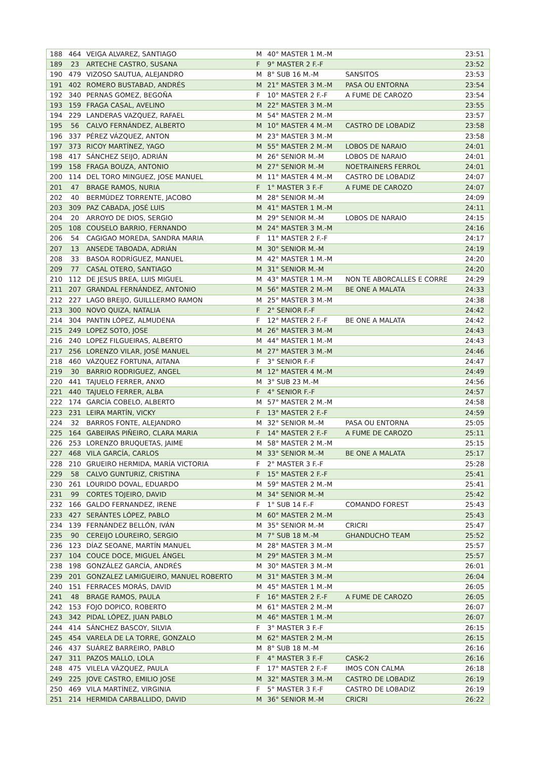| 188 | 464 | VEIGA ALVAREZ, SANTIAGO | M | 40° MASTER 1 M.-M | | 23:51 |
| 189 | 23 | ARTECHE CASTRO, SUSANA | F | 9° MASTER 2 F.-F | | 23:52 |
| 190 | 479 | VIZOSO SAUTUA, ALEJANDRO | M | 8° SUB 16 M.-M | SANSITOS | 23:53 |
| 191 | 402 | ROMERO BUSTABAD, ANDRÉS | M | 21° MASTER 3 M.-M | PASA OU ENTORNA | 23:54 |
| 192 | 340 | PERNAS GOMEZ, BEGOÑA | F | 10° MASTER 2 F.-F | A FUME DE CAROZO | 23:54 |
| 193 | 159 | FRAGA CASAL, AVELINO | M | 22° MASTER 3 M.-M | | 23:55 |
| 194 | 229 | LANDERAS VAZQUEZ, RAFAEL | M | 54° MASTER 2 M.-M | | 23:57 |
| 195 | 56 | CALVO FERNÁNDEZ, ALBERTO | M | 10° MASTER 4 M.-M | CASTRO DE LOBADIZ | 23:58 |
| 196 | 337 | PÉREZ VÁZQUEZ, ANTON | M | 23° MASTER 3 M.-M | | 23:58 |
| 197 | 373 | RICOY MARTÍNEZ, YAGO | M | 55° MASTER 2 M.-M | LOBOS DE NARAIO | 24:01 |
| 198 | 417 | SÁNCHEZ SEIJO, ADRIÁN | M | 26° SENIOR M.-M | LOBOS DE NARAIO | 24:01 |
| 199 | 158 | FRAGA BOUZA, ANTONIO | M | 27° SENIOR M.-M | NOETRAINERS FERROL | 24:01 |
| 200 | 114 | DEL TORO MINGUEZ, JOSE MANUEL | M | 11° MASTER 4 M.-M | CASTRO DE LOBADIZ | 24:07 |
| 201 | 47 | BRAGE RAMOS, NURIA | F | 1° MASTER 3 F.-F | A FUME DE CAROZO | 24:07 |
| 202 | 40 | BERMÚDEZ TORRENTE, JACOBO | M | 28° SENIOR M.-M | | 24:09 |
| 203 | 309 | PAZ CABADA, JOSÉ LUIS | M | 41° MASTER 1 M.-M | | 24:11 |
| 204 | 20 | ARROYO DE DIOS, SERGIO | M | 29° SENIOR M.-M | LOBOS DE NARAIO | 24:15 |
| 205 | 108 | COUSELO BARRIO, FERNANDO | M | 24° MASTER 3 M.-M | | 24:16 |
| 206 | 54 | CAGIGAO MOREDA, SANDRA MARIA | F | 11° MASTER 2 F.-F | | 24:17 |
| 207 | 13 | ANSEDE TABOADA, ADRIÁN | M | 30° SENIOR M.-M | | 24:19 |
| 208 | 33 | BASOA RODRÍGUEZ, MANUEL | M | 42° MASTER 1 M.-M | | 24:20 |
| 209 | 77 | CASAL OTERO, SANTIAGO | M | 31° SENIOR M.-M | | 24:20 |
| 210 | 112 | DE JESUS BREA, LUIS MIGUEL | M | 43° MASTER 1 M.-M | NON TE ABORCALLES E CORRE | 24:29 |
| 211 | 207 | GRANDAL FERNÁNDEZ, ANTONIO | M | 56° MASTER 2 M.-M | BE ONE A MALATA | 24:33 |
| 212 | 227 | LAGO BREIJO, GUILLLERMO RAMON | M | 25° MASTER 3 M.-M | | 24:38 |
| 213 | 300 | NOVO QUIZA, NATALIA | F | 2° SENIOR F.-F | | 24:42 |
| 214 | 304 | PANTIN LÓPEZ, ALMUDENA | F | 12° MASTER 2 F.-F | BE ONE A MALATA | 24:42 |
| 215 | 249 | LOPEZ SOTO, JOSE | M | 26° MASTER 3 M.-M | | 24:43 |
| 216 | 240 | LOPEZ FILGUEIRAS, ALBERTO | M | 44° MASTER 1 M.-M | | 24:43 |
| 217 | 256 | LORENZO VILAR, JOSÉ MANUEL | M | 27° MASTER 3 M.-M | | 24:46 |
| 218 | 460 | VÁZQUEZ FORTUNA, AITANA | F | 3° SENIOR F.-F | | 24:47 |
| 219 | 30 | BARRIO RODRIGUEZ, ANGEL | M | 12° MASTER 4 M.-M | | 24:49 |
| 220 | 441 | TAJUELO FERRER, ANXO | M | 3° SUB 23 M.-M | | 24:56 |
| 221 | 440 | TAJUELO FERRER, ALBA | F | 4° SENIOR F.-F | | 24:57 |
| 222 | 174 | GARCÍA COBELO, ALBERTO | M | 57° MASTER 2 M.-M | | 24:58 |
| 223 | 231 | LEIRA MARTÍN, VICKY | F | 13° MASTER 2 F.-F | | 24:59 |
| 224 | 32 | BARROS FONTE, ALEJANDRO | M | 32° SENIOR M.-M | PASA OU ENTORNA | 25:05 |
| 225 | 164 | GABEIRAS PIÑEIRO, CLARA MARIA | F | 14° MASTER 2 F.-F | A FUME DE CAROZO | 25:11 |
| 226 | 253 | LORENZO BRUQUETAS, JAIME | M | 58° MASTER 2 M.-M | | 25:15 |
| 227 | 468 | VILA GARCÍA, CARLOS | M | 33° SENIOR M.-M | BE ONE A MALATA | 25:17 |
| 228 | 210 | GRUEIRO HERMIDA, MARÍA VICTORIA | F | 2° MASTER 3 F.-F | | 25:28 |
| 229 | 58 | CALVO GUNTURIZ, CRISTINA | F | 15° MASTER 2 F.-F | | 25:41 |
| 230 | 261 | LOURIDO DOVAL, EDUARDO | M | 59° MASTER 2 M.-M | | 25:41 |
| 231 | 99 | CORTES TOJEIRO, DAVID | M | 34° SENIOR M.-M | | 25:42 |
| 232 | 166 | GALDO FERNANDEZ, IRENE | F | 1° SUB 14 F.-F | COMANDO FOREST | 25:43 |
| 233 | 427 | SERÁNTES LÓPEZ, PABLO | M | 60° MASTER 2 M.-M | | 25:43 |
| 234 | 139 | FERNÁNDEZ BELLÓN, IVÁN | M | 35° SENIOR M.-M | CRICRI | 25:47 |
| 235 | 90 | CEREIJO LOUREIRO, SERGIO | M | 7° SUB 18 M.-M | GHANDUCHO TEAM | 25:52 |
| 236 | 123 | DÍAZ SEOANE, MARTÍN MANUEL | M | 28° MASTER 3 M.-M | | 25:57 |
| 237 | 104 | COUCE DOCE, MIGUEL ÁNGEL | M | 29° MASTER 3 M.-M | | 25:57 |
| 238 | 198 | GONZÁLEZ GARCÍA, ANDRÉS | M | 30° MASTER 3 M.-M | | 26:01 |
| 239 | 201 | GONZALEZ LAMIGUEIRO, MANUEL ROBERTO | M | 31° MASTER 3 M.-M | | 26:04 |
| 240 | 151 | FERRACES MORÁS, DAVID | M | 45° MASTER 1 M.-M | | 26:05 |
| 241 | 48 | BRAGE RAMOS, PAULA | F | 16° MASTER 2 F.-F | A FUME DE CAROZO | 26:05 |
| 242 | 153 | FOJO DOPICO, ROBERTO | M | 61° MASTER 2 M.-M | | 26:07 |
| 243 | 342 | PIDAL LÓPEZ, JUAN PABLO | M | 46° MASTER 1 M.-M | | 26:07 |
| 244 | 414 | SÁNCHEZ BASCOY, SILVIA | F | 3° MASTER 3 F.-F | | 26:15 |
| 245 | 454 | VARELA DE LA TORRE, GONZALO | M | 62° MASTER 2 M.-M | | 26:15 |
| 246 | 437 | SUÁREZ BARREIRO, PABLO | M | 8° SUB 18 M.-M | | 26:16 |
| 247 | 311 | PAZOS MALLO, LOLA | F | 4° MASTER 3 F.-F | CASK-2 | 26:16 |
| 248 | 475 | VILELA VÁZQUEZ, PAULA | F | 17° MASTER 2 F.-F | IMOS CON CALMA | 26:18 |
| 249 | 225 | JOVE CASTRO, EMILIO JOSE | M | 32° MASTER 3 M.-M | CASTRO DE LOBADIZ | 26:19 |
| 250 | 469 | VILA MARTÍNEZ, VIRGINIA | F | 5° MASTER 3 F.-F | CASTRO DE LOBADIZ | 26:19 |
| 251 | 214 | HERMIDA CARBALLIDO, DAVID | M | 36° SENIOR M.-M | CRICRI | 26:22 |